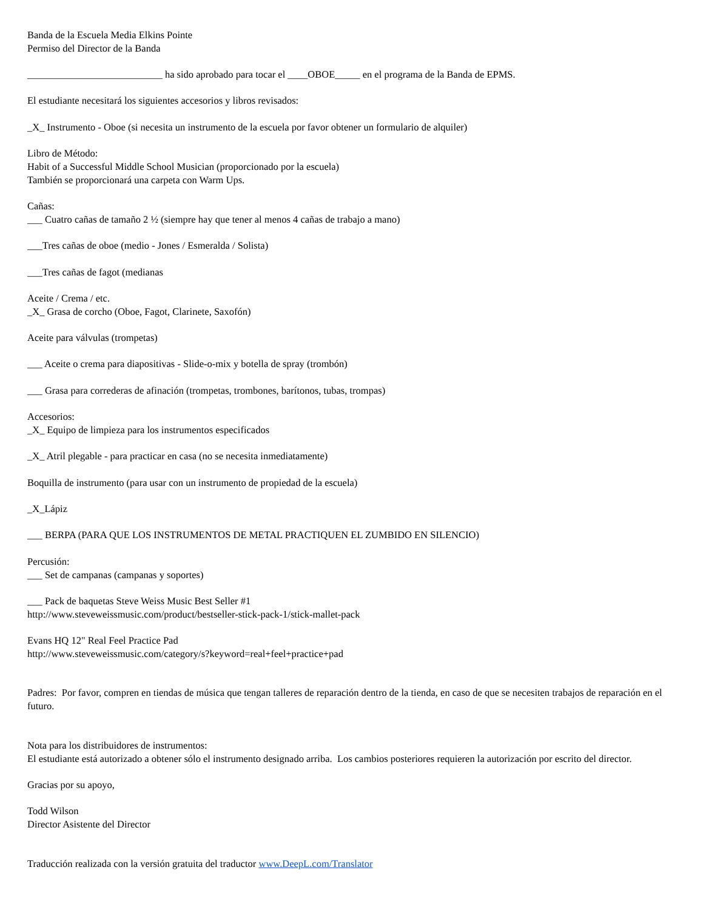Banda de la Escuela Media Elkins Pointe
Permiso del Director de la Banda
___________________________ ha sido aprobado para tocar el ____OBOE_____ en el programa de la Banda de EPMS.
El estudiante necesitará los siguientes accesorios y libros revisados:
_X_ Instrumento - Oboe (si necesita un instrumento de la escuela por favor obtener un formulario de alquiler)
Libro de Método:
Habit of a Successful Middle School Musician (proporcionado por la escuela)
También se proporcionará una carpeta con Warm Ups.
Cañas:
___ Cuatro cañas de tamaño 2 ½ (siempre hay que tener al menos 4 cañas de trabajo a mano)
___Tres cañas de oboe (medio - Jones / Esmeralda / Solista)
___Tres cañas de fagot (medianas
Aceite / Crema / etc.
_X_ Grasa de corcho (Oboe, Fagot, Clarinete, Saxofón)
Aceite para válvulas (trompetas)
___ Aceite o crema para diapositivas - Slide-o-mix y botella de spray (trombón)
___ Grasa para correderas de afinación (trompetas, trombones, barítonos, tubas, trompas)
Accesorios:
_X_ Equipo de limpieza para los instrumentos especificados
_X_ Atril plegable - para practicar en casa (no se necesita inmediatamente)
Boquilla de instrumento (para usar con un instrumento de propiedad de la escuela)
_X_Lápiz
___ BERPA (PARA QUE LOS INSTRUMENTOS DE METAL PRACTIQUEN EL ZUMBIDO EN SILENCIO)
Percusión:
___ Set de campanas (campanas y soportes)
___ Pack de baquetas Steve Weiss Music Best Seller #1
http://www.steveweissmusic.com/product/bestseller-stick-pack-1/stick-mallet-pack
Evans HQ 12" Real Feel Practice Pad
http://www.steveweissmusic.com/category/s?keyword=real+feel+practice+pad
Padres: Por favor, compren en tiendas de música que tengan talleres de reparación dentro de la tienda, en caso de que se necesiten trabajos de reparación en el futuro.
Nota para los distribuidores de instrumentos:
El estudiante está autorizado a obtener sólo el instrumento designado arriba. Los cambios posteriores requieren la autorización por escrito del director.
Gracias por su apoyo,
Todd Wilson
Director Asistente del Director
Traducción realizada con la versión gratuita del traductor www.DeepL.com/Translator